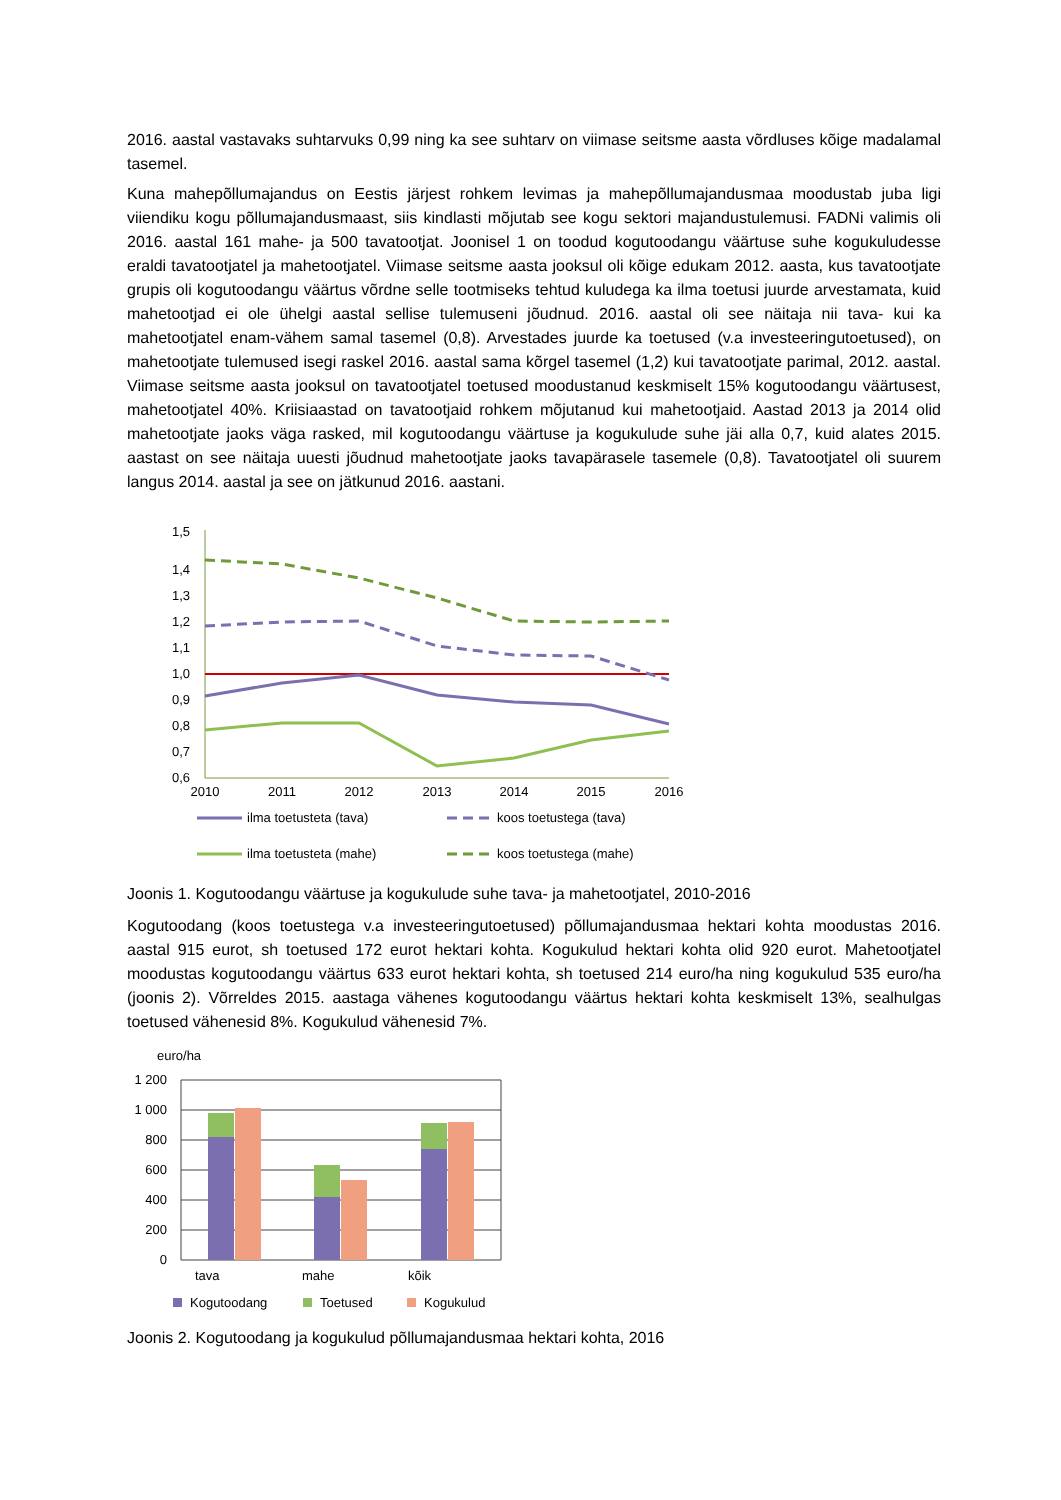2016. aastal vastavaks suhtarvuks 0,99 ning ka see suhtarv on viimase seitsme aasta võrdluses kõige madalamal tasemel.
Kuna mahepõllumajandus on Eestis järjest rohkem levimas ja mahepõllumajandusmaa moodustab juba ligi viiendiku kogu põllumajandusmaast, siis kindlasti mõjutab see kogu sektori majandustulemusi. FADNi valimis oli 2016. aastal 161 mahe- ja 500 tavatootjat. Joonisel 1 on toodud kogutoodangu väärtuse suhe kogukuludesse eraldi tavatootjatel ja mahetootjatel. Viimase seitsme aasta jooksul oli kõige edukam 2012. aasta, kus tavatootjate grupis oli kogutoodangu väärtus võrdne selle tootmiseks tehtud kuludega ka ilma toetusi juurde arvestamata, kuid mahetootjad ei ole ühelgi aastal sellise tulemuseni jõudnud. 2016. aastal oli see näitaja nii tava- kui ka mahetootjatel enam-vähem samal tasemel (0,8). Arvestades juurde ka toetused (v.a investeeringutoetused), on mahetootjate tulemused isegi raskel 2016. aastal sama kõrgel tasemel (1,2) kui tavatootjate parimal, 2012. aastal. Viimase seitsme aasta jooksul on tavatootjatel toetused moodustanud keskmiselt 15% kogutoodangu väärtusest, mahetootjatel 40%. Kriisiaastad on tavatootjaid rohkem mõjutanud kui mahetootjaid. Aastad 2013 ja 2014 olid mahetootjate jaoks väga rasked, mil kogutoodangu väärtuse ja kogukulude suhe jäi alla 0,7, kuid alates 2015. aastast on see näitaja uuesti jõudnud mahetootjate jaoks tavapärasele tasemele (0,8). Tavatootjatel oli suurem langus 2014. aastal ja see on jätkunud 2016. aastani.
1,5
1,4
1,3
1,2
1,1
1,0
0,9
0,8
0,7
0,6
2010
2011
2012
2013
2014
2015
2016
ilma toetusteta (tava)
koos toetustega (tava)
ilma toetusteta (mahe)
koos toetustega (mahe)
Joonis 1. Kogutoodangu väärtuse ja kogukulude suhe tava- ja mahetootjatel, 2010-2016
Kogutoodang (koos toetustega v.a investeeringutoetused) põllumajandusmaa hektari kohta moodustas 2016. aastal 915 eurot, sh toetused 172 eurot hektari kohta. Kogukulud hektari kohta olid 920 eurot. Mahetootjatel moodustas kogutoodangu väärtus 633 eurot hektari kohta, sh toetused 214 euro/ha ning kogukulud 535 euro/ha (joonis 2). Võrreldes 2015. aastaga vähenes kogutoodangu väärtus hektari kohta keskmiselt 13%, sealhulgas toetused vähenesid 8%. Kogukulud vähenesid 7%.
euro/ha
1 200
1 000
800
600
400
200
0
tava
mahe
kõik
Kogutoodang
Toetused
Kogukulud
Joonis 2. Kogutoodang ja kogukulud põllumajandusmaa hektari kohta, 2016